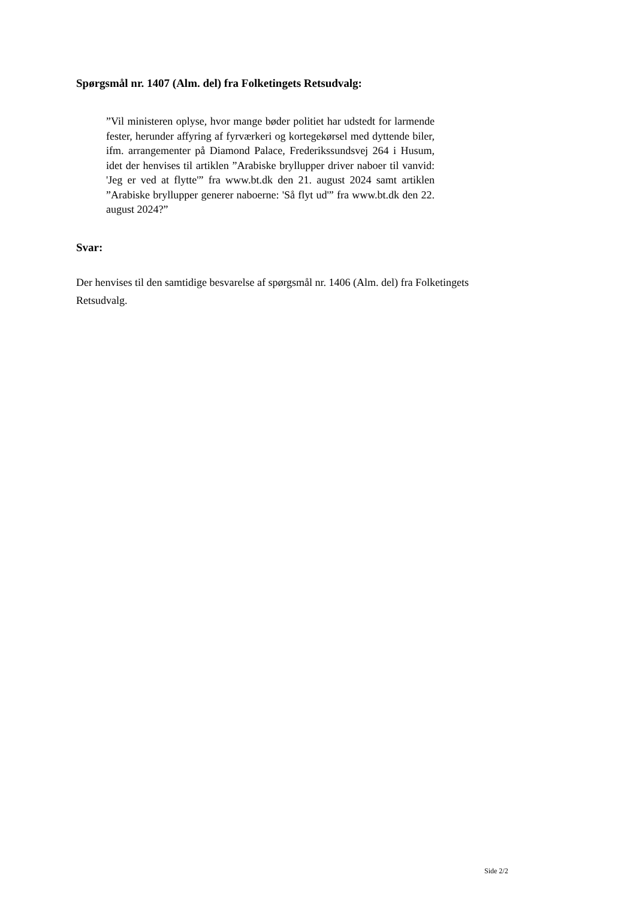Spørgsmål nr. 1407 (Alm. del) fra Folketingets Retsudvalg:
”Vil ministeren oplyse, hvor mange bøder politiet har udstedt for larmende fester, herunder affyring af fyrværkeri og kortegekørsel med dyttende biler, ifm. arrangementer på Diamond Palace, Frederikssundsvej 264 i Husum, idet der henvises til artiklen ”Arabiske bryllupper driver naboer til vanvid: 'Jeg er ved at flytte'” fra www.bt.dk den 21. august 2024 samt artiklen ”Arabiske bryllupper generer naboerne: 'Så flyt ud'” fra www.bt.dk den 22. august 2024?”
Svar:
Der henvises til den samtidige besvarelse af spørgsmål nr. 1406 (Alm. del) fra Folketingets Retsudvalg.
Side 2/2